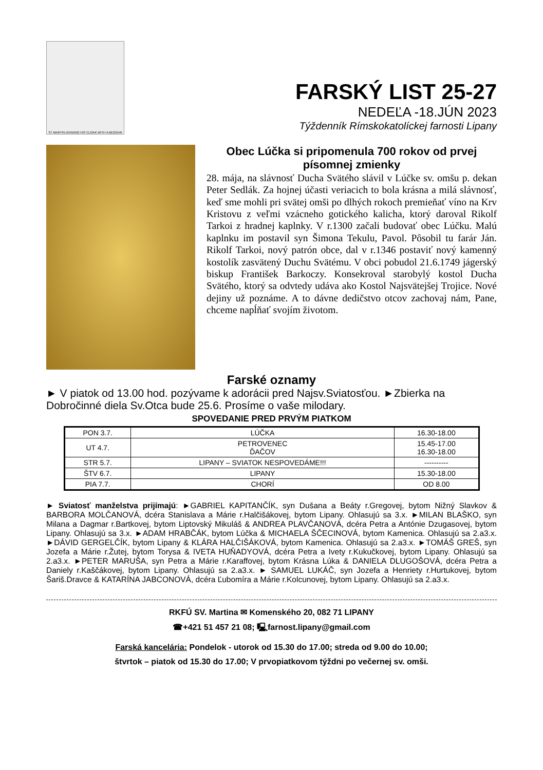ST MARTIN DIVIDING HIS CLOAK WITH A BEGGAR
FARSKÝ LIST 25-27
NEDEĽA -18.JÚN 2023
Týždenník Rímskokatolíckej farnosti Lipany
Obec Lúčka si pripomenula 700 rokov od prvej písomnej zmienky
28. mája, na slávnosť Ducha Svätého slávil v Lúčke sv. omšu p. dekan Peter Sedlák. Za hojnej účasti veriacich to bola krásna a milá slávnosť, keď sme mohli pri svätej omši po dlhých rokoch premieňať víno na Krv Kristovu z veľmi vzácneho gotického kalicha, ktorý daroval Rikolf Tarkoi z hradnej kaplnky. V r.1300 začali budovať obec Lúčku. Malú kaplnku im postavil syn Šimona Tekulu, Pavol. Pôsobil tu farár Ján. Rikolf Tarkoi, nový patrón obce, dal v r.1346 postaviť nový kamenný kostolík zasvätený Duchu Svätému. V obci pobudol 21.6.1749 jágerský biskup František Barkoczy. Konsekroval starobylý kostol Ducha Svätého, ktorý sa odvtedy udáva ako Kostol Najsvätejšej Trojice. Nové dejiny už poznáme. A to dávne dedičstvo otcov zachovaj nám, Pane, chceme napĺňať svojím životom.
Farské oznamy
► V piatok od 13.00 hod. pozývame k adorácii pred Najsv.Sviatosťou. ►Zbierka na Dobročinné diela Sv.Otca bude 25.6. Prosíme o vaše milodary.
SPOVEDANIE PRED PRVÝM PIATKOM
| PON 3.7. | LÚČKA | 16.30-18.00 |
| UT 4.7. | PETROVENEC ĎAČOV | 15.45-17.00 16.30-18.00 |
| STR 5.7. | LIPANY – SVIATOK NESPOVEDÁME!!! | ---------- |
| ŠTV 6.7. | LIPANY | 15.30-18.00 |
| PIA 7.7. | CHORÍ | OD 8.00 |
► Sviatosť manželstva prijímajú: ►GABRIEL KAPITANČÍK, syn Dušana a Beáty r.Gregovej, bytom Nižný Slavkov & BARBORA MOLČANOVÁ, dcéra Stanislava a Márie r.Halčišákovej, bytom Lipany. Ohlasujú sa 3.x. ►MILAN BLAŠKO, syn Milana a Dagmar r.Bartkovej, bytom Liptovský Mikuláš & ANDREA PLAVČANOVÁ, dcéra Petra a Antónie Dzugasovej, bytom Lipany. Ohlasujú sa 3.x. ►ADAM HRABČÁK, bytom Lúčka & MICHAELA ŠČECINOVÁ, bytom Kamenica. Ohlasujú sa 2.a3.x. ►DÁVID GERGELČÍK, bytom Lipany & KLÁRA HALČIŠÁKOVÁ, bytom Kamenica. Ohlasujú sa 2.a3.x. ►TOMÁŠ GREŠ, syn Jozefa a Márie r.Žutej, bytom Torysa & IVETA HUŇADYOVÁ, dcéra Petra a Ivety r.Kukučkovej, bytom Lipany. Ohlasujú sa 2.a3.x. ►PETER MARUŠA, syn Petra a Márie r.Karaffovej, bytom Krásna Lúka & DANIELA DLUGOŠOVÁ, dcéra Petra a Daniely r.Kaščákovej, bytom Lipany. Ohlasujú sa 2.a3.x. ► SAMUEL LUKÁČ, syn Jozefa a Henriety r.Hurtukovej, bytom Šariš.Dravce & KATARÍNA JABCONOVÁ, dcéra Ľubomíra a Márie r.Kolcunovej, bytom Lipany. Ohlasujú sa 2.a3.x.
RKFÚ SV. Martina ✉ Komenského 20, 082 71 LIPANY
☎+421 51 457 21 08; 🖳farnost.lipany@gmail.com
Farská kancelária: Pondelok - utorok od 15.30 do 17.00; streda od 9.00 do 10.00;
štvrtok – piatok od 15.30 do 17.00; V prvopiatkovom týždni po večernej sv. omši.